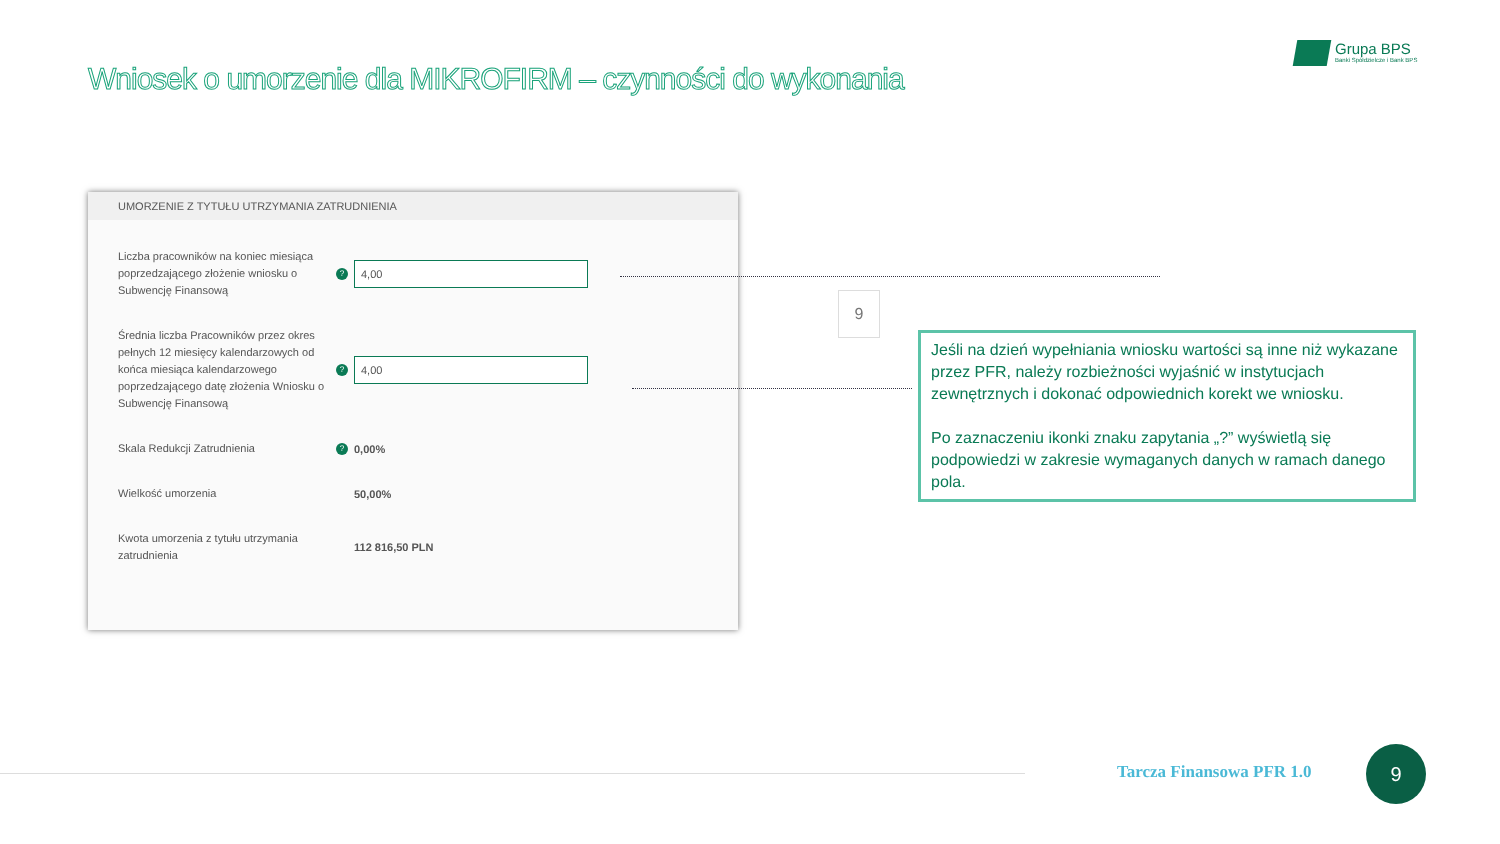Wniosek o umorzenie dla MIKROFIRM – czynności do wykonania
Grupa BPS
Banki Spółdzielcze i Bank BPS
UMORZENIE Z TYTUŁU UTRZYMANIA ZATRUDNIENIA
Liczba pracowników na koniec miesiąca poprzedzającego złożenie wniosku o Subwencję Finansową
?
4,00
Średnia liczba Pracowników przez okres pełnych 12 miesięcy kalendarzowych od końca miesiąca kalendarzowego poprzedzającego datę złożenia Wniosku o Subwencję Finansową
?
4,00
Skala Redukcji Zatrudnienia
?
0,00%
Wielkość umorzenia
50,00%
Kwota umorzenia z tytułu utrzymania zatrudnienia
112 816,50 PLN
9
Jeśli na dzień wypełniania wniosku wartości są inne niż wykazane przez PFR, należy rozbieżności wyjaśnić w instytucjach zewnętrznych i dokonać odpowiednich korekt we wniosku.
Po zaznaczeniu ikonki znaku zapytania „?” wyświetlą się podpowiedzi w zakresie wymaganych danych w ramach danego pola.
Tarcza Finansowa PFR 1.0
9